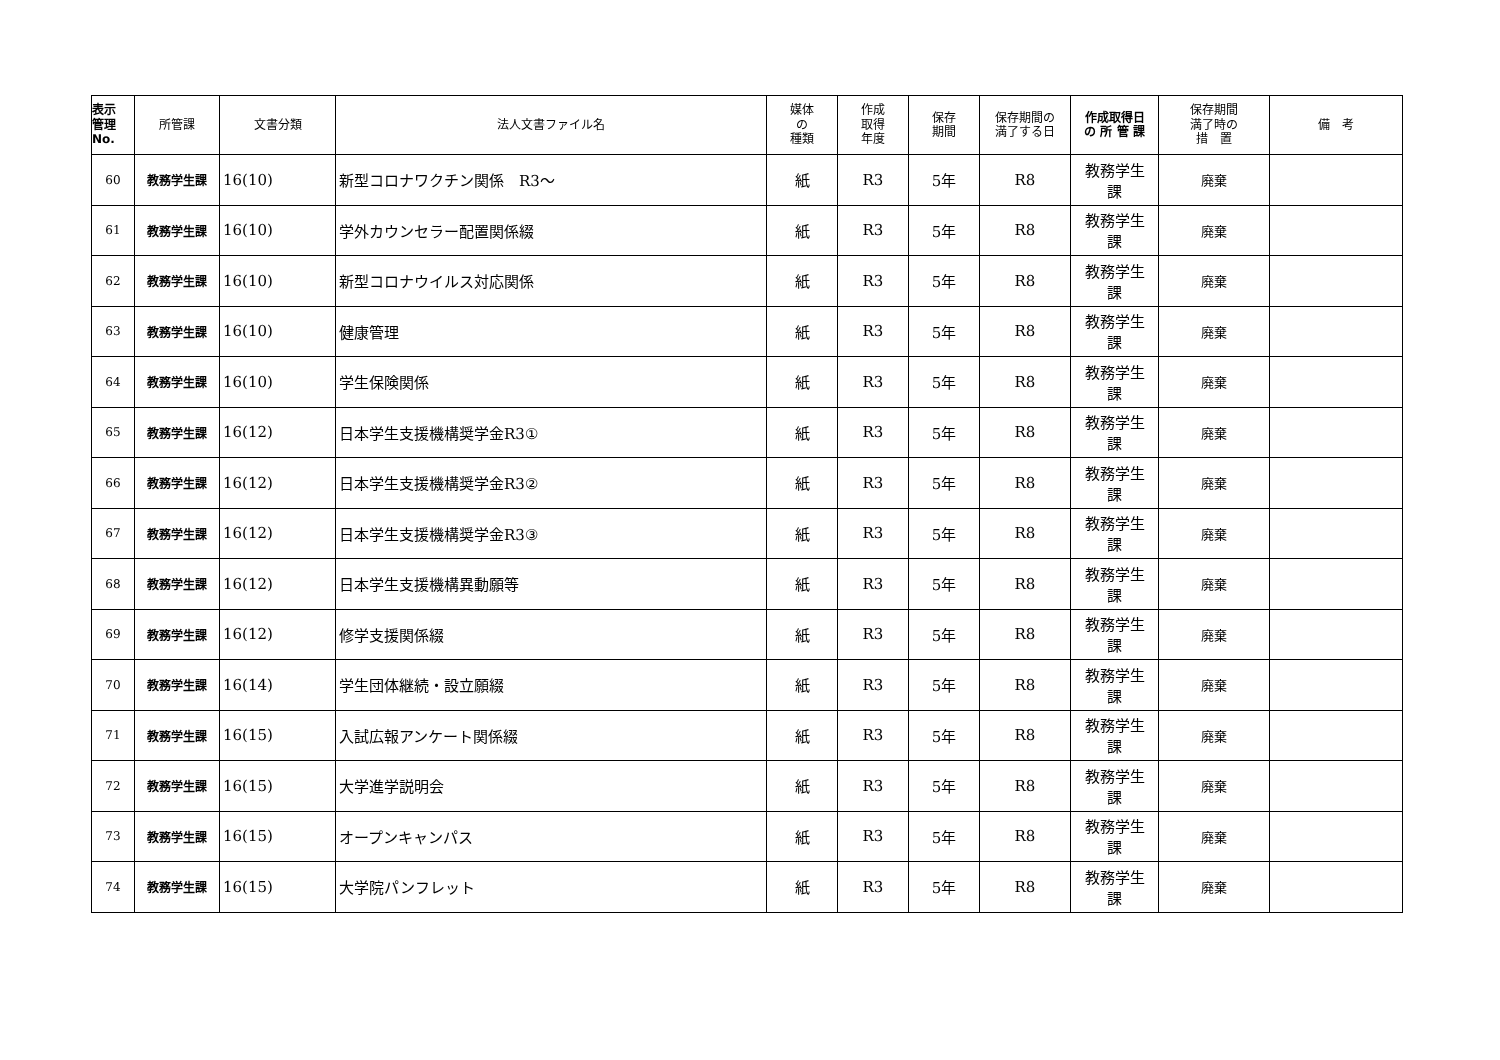| 表示 管理 No. | 所管課 | 文書分類 | 法人文書ファイル名 | 媒体 の 種類 | 作成 取得 年度 | 保存 期間 | 保存期間の 満了する日 | 作成取得日 の 所 管 課 | 保存期間 満了時の 措 置 | 備 考 |
| --- | --- | --- | --- | --- | --- | --- | --- | --- | --- | --- |
| 60 | 教務学生課 | 16(10) | 新型コロナワクチン関係 R3～ | 紙 | R3 | 5年 | R8 | 教務学生 課 | 廃棄 | |
| 61 | 教務学生課 | 16(10) | 学外カウンセラー配置関係綴 | 紙 | R3 | 5年 | R8 | 教務学生 課 | 廃棄 | |
| 62 | 教務学生課 | 16(10) | 新型コロナウイルス対応関係 | 紙 | R3 | 5年 | R8 | 教務学生 課 | 廃棄 | |
| 63 | 教務学生課 | 16(10) | 健康管理 | 紙 | R3 | 5年 | R8 | 教務学生 課 | 廃棄 | |
| 64 | 教務学生課 | 16(10) | 学生保険関係 | 紙 | R3 | 5年 | R8 | 教務学生 課 | 廃棄 | |
| 65 | 教務学生課 | 16(12) | 日本学生支援機構奨学金R3① | 紙 | R3 | 5年 | R8 | 教務学生 課 | 廃棄 | |
| 66 | 教務学生課 | 16(12) | 日本学生支援機構奨学金R3② | 紙 | R3 | 5年 | R8 | 教務学生 課 | 廃棄 | |
| 67 | 教務学生課 | 16(12) | 日本学生支援機構奨学金R3③ | 紙 | R3 | 5年 | R8 | 教務学生 課 | 廃棄 | |
| 68 | 教務学生課 | 16(12) | 日本学生支援機構異動願等 | 紙 | R3 | 5年 | R8 | 教務学生 課 | 廃棄 | |
| 69 | 教務学生課 | 16(12) | 修学支援関係綴 | 紙 | R3 | 5年 | R8 | 教務学生 課 | 廃棄 | |
| 70 | 教務学生課 | 16(14) | 学生団体継続・設立願綴 | 紙 | R3 | 5年 | R8 | 教務学生 課 | 廃棄 | |
| 71 | 教務学生課 | 16(15) | 入試広報アンケート関係綴 | 紙 | R3 | 5年 | R8 | 教務学生 課 | 廃棄 | |
| 72 | 教務学生課 | 16(15) | 大学進学説明会 | 紙 | R3 | 5年 | R8 | 教務学生 課 | 廃棄 | |
| 73 | 教務学生課 | 16(15) | オープンキャンパス | 紙 | R3 | 5年 | R8 | 教務学生 課 | 廃棄 | |
| 74 | 教務学生課 | 16(15) | 大学院パンフレット | 紙 | R3 | 5年 | R8 | 教務学生 課 | 廃棄 | |